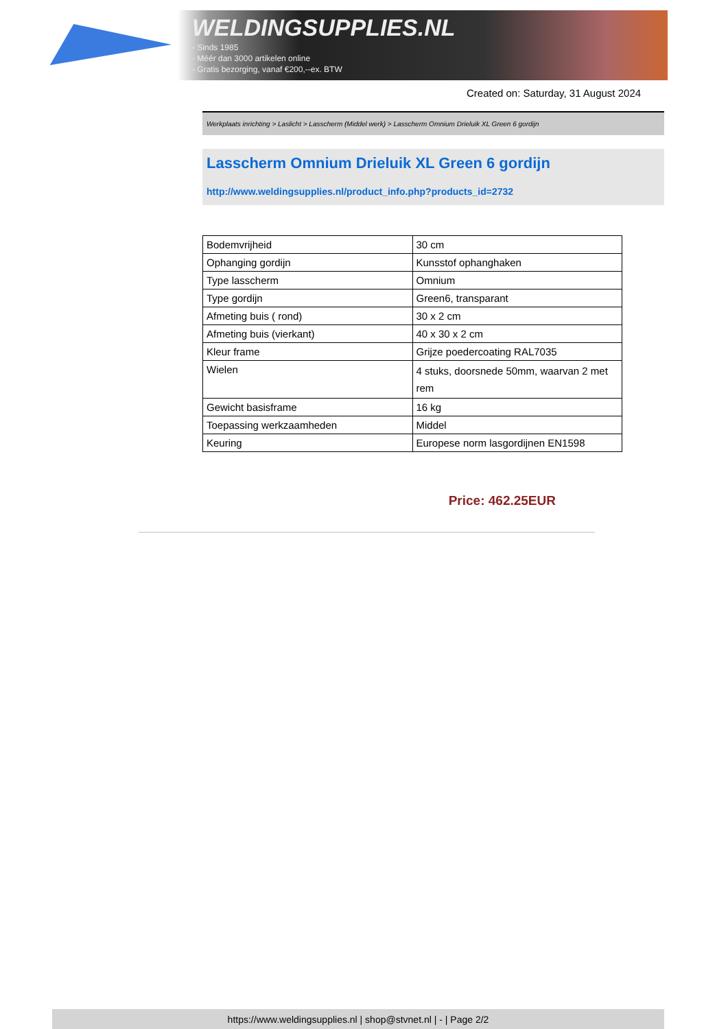WELDINGSUPPLIES.NL
- Sinds 1985
- Méér dan 3000 artikelen online
- Gratis bezorging, vanaf €200,--ex. BTW
Created on: Saturday, 31 August 2024
Werkplaats inrichting > Laslicht > Lasscherm (Middel werk) > Lasscherm Omnium Drieluik XL Green 6 gordijn
Lasscherm Omnium Drieluik XL Green 6 gordijn
http://www.weldingsupplies.nl/product_info.php?products_id=2732
| Bodemvrijheid | 30 cm |
| Ophanging gordijn | Kunsstof ophanghaken |
| Type lasscherm | Omnium |
| Type gordijn | Green6, transparant |
| Afmeting buis ( rond) | 30 x 2 cm |
| Afmeting buis (vierkant) | 40 x 30 x 2 cm |
| Kleur frame | Grijze poedercoating RAL7035 |
| Wielen | 4 stuks, doorsnede 50mm, waarvan 2 met rem |
| Gewicht basisframe | 16 kg |
| Toepassing werkzaamheden | Middel |
| Keuring | Europese norm lasgordijnen EN1598 |
Price: 462.25EUR
https://www.weldingsupplies.nl | shop@stvnet.nl | - | Page 2/2